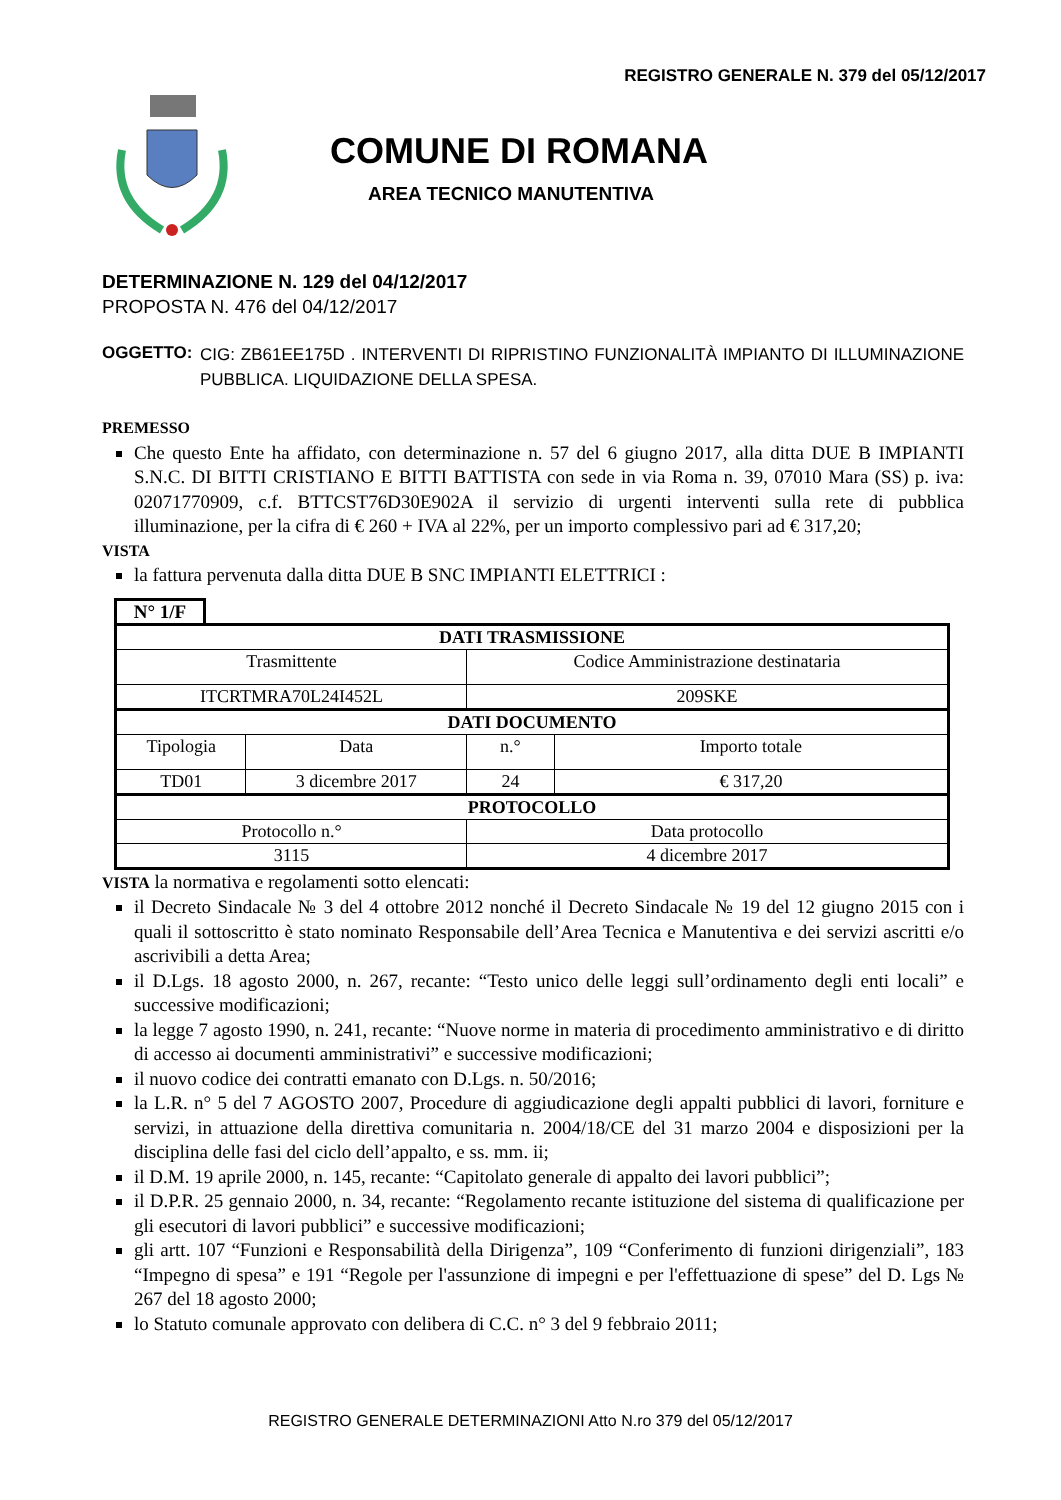REGISTRO GENERALE N. 379 del 05/12/2017
COMUNE DI ROMANA
AREA TECNICO MANUTENTIVA
DETERMINAZIONE N. 129 del 04/12/2017
PROPOSTA N. 476 del 04/12/2017
OGGETTO:
CIG: ZB61EE175D . INTERVENTI DI RIPRISTINO FUNZIONALITÀ IMPIANTO DI ILLUMINAZIONE PUBBLICA. LIQUIDAZIONE DELLA SPESA.
PREMESSO
Che questo Ente ha affidato, con determinazione n. 57 del 6 giugno 2017, alla ditta DUE B IMPIANTI S.N.C. DI BITTI CRISTIANO E BITTI BATTISTA con sede in via Roma n. 39, 07010 Mara (SS) p. iva: 02071770909, c.f. BTTCST76D30E902A il servizio di urgenti interventi sulla rete di pubblica illuminazione, per la cifra di € 260 + IVA al 22%, per un importo complessivo pari ad € 317,20;
VISTA
la fattura pervenuta dalla ditta DUE B SNC IMPIANTI ELETTRICI :
N° 1/F
| DATI TRASMISSIONE | | | |
| Trasmittente | | Codice Amministrazione destinataria | |
| ITCRTMRA70L24I452L | | 209SKE | |
| DATI DOCUMENTO | | | |
| Tipologia | Data | n.° | Importo totale |
| TD01 | 3 dicembre 2017 | 24 | € 317,20 |
| PROTOCOLLO | | | |
| Protocollo n.° | | Data protocollo | |
| 3115 | | 4 dicembre 2017 | |
VISTA la normativa e regolamenti sotto elencati:
il Decreto Sindacale № 3 del 4 ottobre 2012 nonché il Decreto Sindacale № 19 del 12 giugno 2015 con i quali il sottoscritto è stato nominato Responsabile dell’Area Tecnica e Manutentiva e dei servizi ascritti e/o ascrivibili a detta Area;
il D.Lgs. 18 agosto 2000, n. 267, recante: “Testo unico delle leggi sull’ordinamento degli enti locali” e successive modificazioni;
la legge 7 agosto 1990, n. 241, recante: “Nuove norme in materia di procedimento amministrativo e di diritto di accesso ai documenti amministrativi” e successive modificazioni;
il nuovo codice dei contratti emanato con D.Lgs. n. 50/2016;
la L.R. n° 5 del 7 AGOSTO 2007, Procedure di aggiudicazione degli appalti pubblici di lavori, forniture e servizi, in attuazione della direttiva comunitaria n. 2004/18/CE del 31 marzo 2004 e disposizioni per la disciplina delle fasi del ciclo dell’appalto, e ss. mm. ii;
il D.M. 19 aprile 2000, n. 145, recante: “Capitolato generale di appalto dei lavori pubblici”;
il D.P.R. 25 gennaio 2000, n. 34, recante: “Regolamento recante istituzione del sistema di qualificazione per gli esecutori di lavori pubblici” e successive modificazioni;
gli artt. 107 “Funzioni e Responsabilità della Dirigenza”, 109 “Conferimento di funzioni dirigenziali”, 183 “Impegno di spesa” e 191 “Regole per l'assunzione di impegni e per l'effettuazione di spese” del D. Lgs № 267 del 18 agosto 2000;
lo Statuto comunale approvato con delibera di C.C. n° 3 del 9 febbraio 2011;
REGISTRO GENERALE DETERMINAZIONI Atto N.ro 379 del 05/12/2017